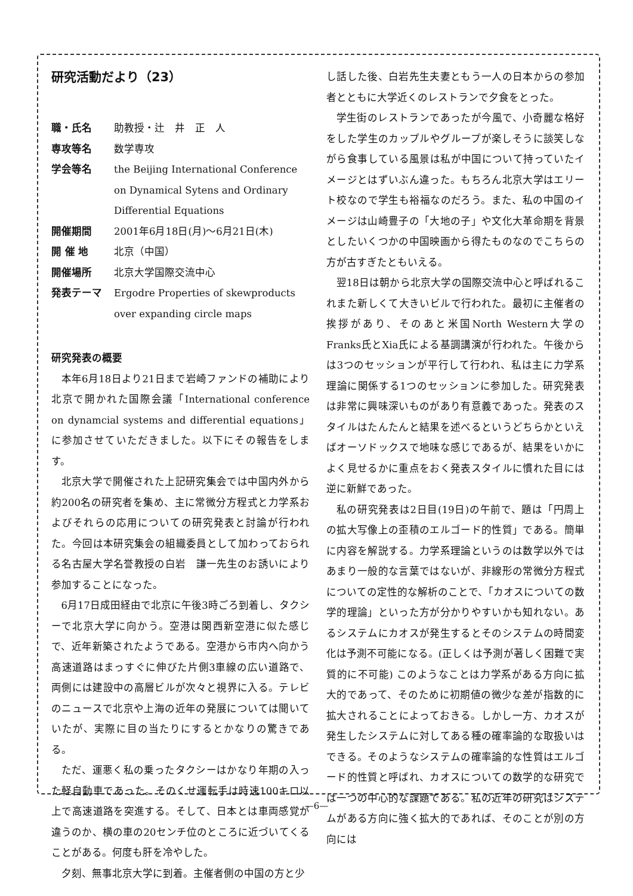研究活動だより（23）
職・氏名 助教授・辻　井　正　人
専攻等名 数学専攻
学会等名 the Beijing International Conference on Dynamical Sytens and Ordinary Differential Equations
開催期間 2001年6月18日(月)～6月21日(木)
開 催 地 北京（中国）
開催場所 北京大学国際交流中心
発表テーマ Ergodre Properties of skewproducts over expanding circle maps
研究発表の概要
本年6月18日より21日まで岩崎ファンドの補助により北京で開かれた国際会議「International conference on dynamcial systems and differential equations」に参加させていただきました。以下にその報告をします。
北京大学で開催された上記研究集会では中国内外から約200名の研究者を集め、主に常微分方程式と力学系およびそれらの応用についての研究発表と討論が行われた。今回は本研究集会の組織委員として加わっておられる名古屋大学名誉教授の白岩　謙一先生のお誘いにより参加することになった。
6月17日成田経由で北京に午後3時ごろ到着し、タクシーで北京大学に向かう。空港は関西新空港に似た感じで、近年新築されたようである。空港から市内へ向かう高速道路はまっすぐに伸びた片側3車線の広い道路で、両側には建設中の高層ビルが次々と視界に入る。テレビのニュースで北京や上海の近年の発展については聞いていたが、実際に目の当たりにするとかなりの驚きである。
ただ、運悪く私の乗ったタクシーはかなり年期の入った軽自動車であった。そのくせ運転手は時速100キロ以上で高速道路を突進する。そして、日本とは車両感覚が違うのか、横の車の20センチ位のところに近づいてくることがある。何度も肝を冷やした。
夕刻、無事北京大学に到着。主催者側の中国の方と少
し話した後、白岩先生夫妻ともう一人の日本からの参加者とともに大学近くのレストランで夕食をとった。
学生街のレストランであったが今風で、小奇麗な格好をした学生のカップルやグループが楽しそうに談笑しながら食事している風景は私が中国について持っていたイメージとはずいぶん違った。もちろん北京大学はエリート校なので学生も裕福なのだろう。また、私の中国のイメージは山崎豊子の「大地の子」や文化大革命期を背景としたいくつかの中国映画から得たものなのでこちらの方が古すぎたともいえる。
翌18日は朝から北京大学の国際交流中心と呼ばれるこれまた新しくて大きいビルで行われた。最初に主催者の挨拶があり、そのあと米国North Western大学のFranks氏とXia氏による基調講演が行われた。午後からは3つのセッションが平行して行われ、私は主に力学系理論に関係する1つのセッションに参加した。研究発表は非常に興味深いものがあり有意義であった。発表のスタイルはたんたんと結果を述べるというどちらかといえばオーソドックスで地味な感じであるが、結果をいかによく見せるかに重点をおく発表スタイルに慣れた目には逆に新鮮であった。
私の研究発表は2日目(19日)の午前で、題は「円周上の拡大写像上の歪積のエルゴード的性質」である。簡単に内容を解説する。力学系理論というのは数学以外ではあまり一般的な言葉ではないが、非線形の常微分方程式についての定性的な解析のことで、「カオスについての数学的理論」といった方が分かりやすいかも知れない。あるシステムにカオスが発生するとそのシステムの時間変化は予測不可能になる。(正しくは予測が著しく困難で実質的に不可能) このようなことは力学系がある方向に拡大的であって、そのために初期値の微少な差が指数的に拡大されることによっておきる。しかし一方、カオスが発生したシステムに対してある種の確率論的な取扱いはできる。そのようなシステムの確率論的な性質はエルゴード的性質と呼ばれ、カオスについての数学的な研究では一つの中心的な課題である。私の近年の研究はシステムがある方向に強く拡大的であれば、そのことが別の方向には
—6—